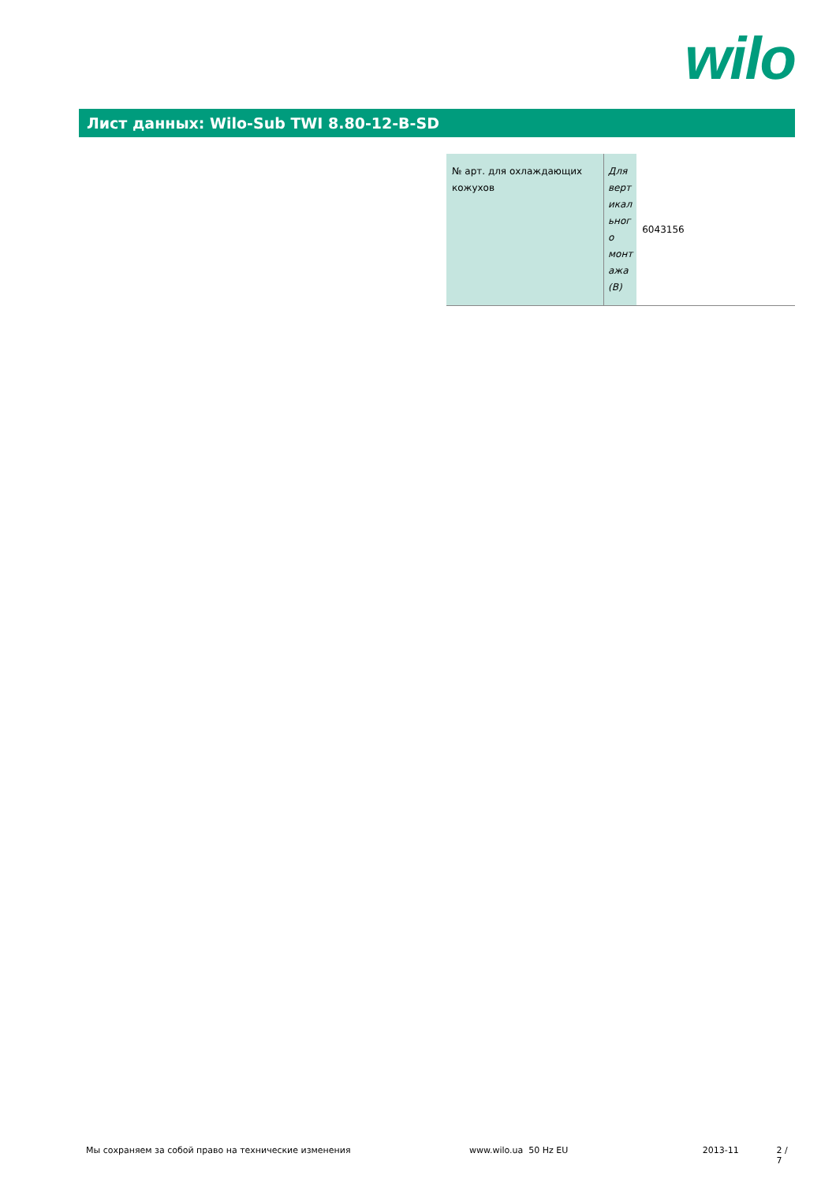wilo
Лист данных: Wilo-Sub TWI 8.80-12-B-SD
| № арт. для охлаждающих кожухов | Для верт икал ьног о монт ажа (B) | 6043156 |
Мы сохраняем за собой право на технические изменения www.wilo.ua 50 Hz EU 2013-11 2 / 7